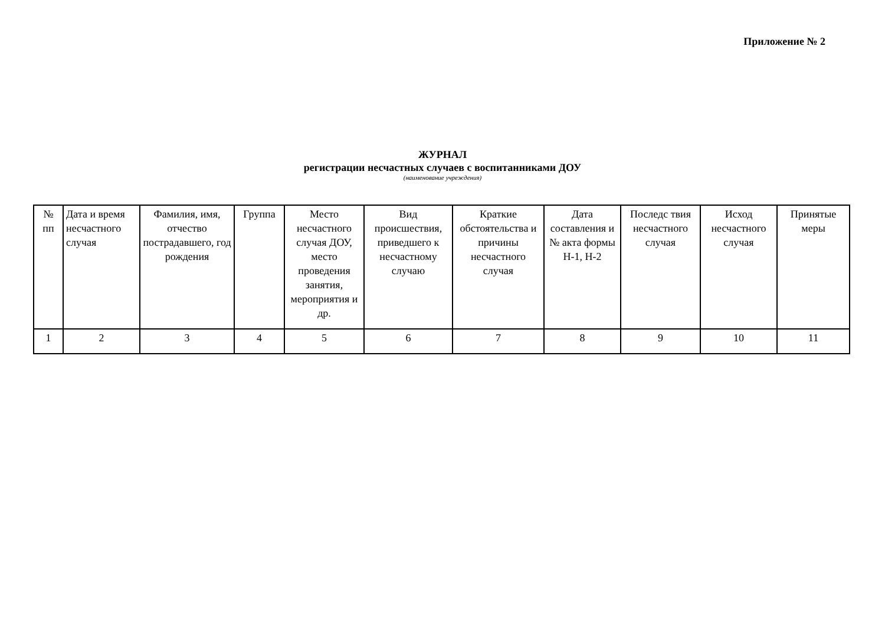Приложение № 2
ЖУРНАЛ
регистрации несчастных случаев с воспитанниками ДОУ
(наименование учреждения)
| № пп | Дата и время несчастного случая | Фамилия, имя, отчество пострадавшего, год рождения | Группа | Место несчастного случая ДОУ, место проведения занятия, мероприятия и др. | Вид происшествия, приведшего к несчастному случаю | Краткие обстоятельства и причины несчастного случая | Дата составления и № акта формы Н-1, Н-2 | Последс твия несчастного случая | Исход несчастного случая | Принятые меры |
| --- | --- | --- | --- | --- | --- | --- | --- | --- | --- | --- |
| 1 | 2 | 3 | 4 | 5 | 6 | 7 | 8 | 9 | 10 | 11 |